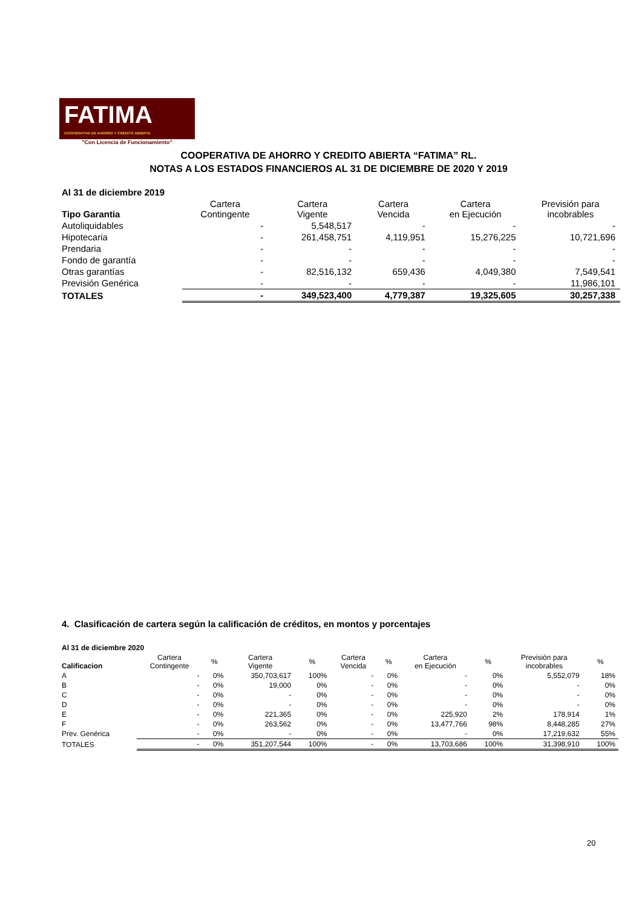FATIMA
COOPERATIVA DE AHORRO Y CRÉDITO ABIERTA
"Con Licencia de Funcionamiento"
COOPERATIVA DE AHORRO Y CREDITO ABIERTA “FATIMA” RL.
NOTAS A LOS ESTADOS FINANCIEROS AL 31 DE DICIEMBRE DE 2020 Y 2019
| Al 31 de diciembre 2019 | | | | | |
| --- | --- | --- | --- | --- | --- |
| Tipo Garantia | Cartera Contingente | Cartera Vigente | Cartera Vencida | Cartera en Ejecución | Previsión para incobrables |
| Autoliquidables | - | 5,548,517 | - | - | - |
| Hipotecaria | - | 261,458,751 | 4,119,951 | 15,276,225 | 10,721,696 |
| Prendaria | - | - | - | - | - |
| Fondo de garantía | - | - | - | - | - |
| Otras garantías | - | 82,516,132 | 659,436 | 4,049,380 | 7,549,541 |
| Previsión Genérica | - | - | - | - | 11,986,101 |
| TOTALES | - | 349,523,400 | 4,779,387 | 19,325,605 | 30,257,338 |
4. Clasificación de cartera según la calificación de créditos, en montos y porcentajes
| Al 31 de diciembre 2020 | | | | | | | | | | |
| --- | --- | --- | --- | --- | --- | --- | --- | --- | --- | --- |
| Calificacion | Cartera Contingente | % | Cartera Vigente | % | Cartera Vencida | % | Cartera en Ejecución | % | Previsión para incobrables | % |
| A | - | 0% | 350,703,617 | 100% | - | 0% | - | 0% | 5,552,079 | 18% |
| B | - | 0% | 19,000 | 0% | - | 0% | - | 0% | - | 0% |
| C | - | 0% | - | 0% | - | 0% | - | 0% | - | 0% |
| D | - | 0% | - | 0% | - | 0% | - | 0% | - | 0% |
| E | - | 0% | 221,365 | 0% | - | 0% | 225,920 | 2% | 178,914 | 1% |
| F | - | 0% | 263,562 | 0% | - | 0% | 13,477,766 | 98% | 8,448,285 | 27% |
| Prev. Genérica | - | 0% | - | 0% | - | 0% | - | 0% | 17,219,632 | 55% |
| TOTALES | - | 0% | 351,207,544 | 100% | - | 0% | 13,703,686 | 100% | 31,398,910 | 100% |
20